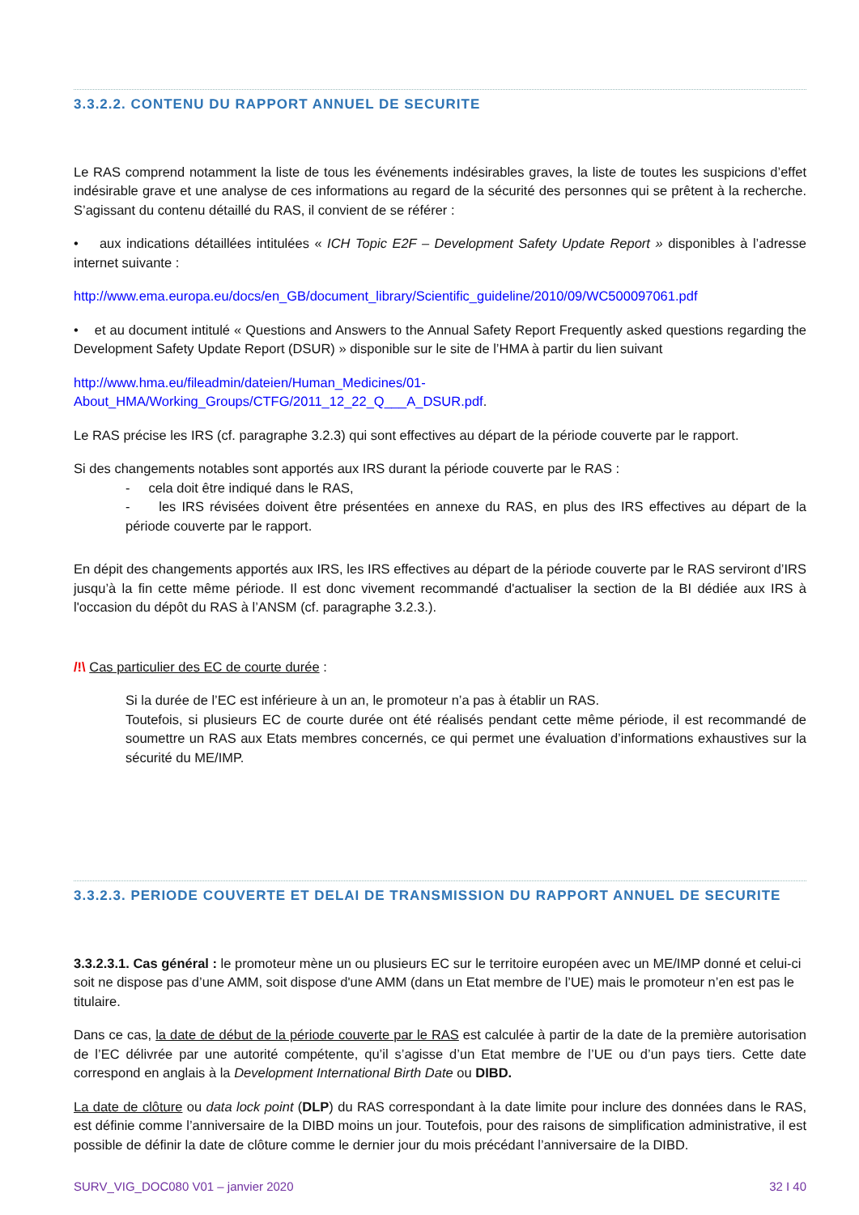3.3.2.2. CONTENU DU RAPPORT ANNUEL DE SECURITE
Le RAS comprend notamment la liste de tous les événements indésirables graves, la liste de toutes les suspicions d’effet indésirable grave et une analyse de ces informations au regard de la sécurité des personnes qui se prêtent à la recherche. S’agissant du contenu détaillé du RAS, il convient de se référer :
• aux indications détaillées intitulées « ICH Topic E2F – Development Safety Update Report » disponibles à l’adresse internet suivante :
http://www.ema.europa.eu/docs/en_GB/document_library/Scientific_guideline/2010/09/WC500097061.pdf
• et au document intitulé « Questions and Answers to the Annual Safety Report Frequently asked questions regarding the Development Safety Update Report (DSUR) » disponible sur le site de l’HMA à partir du lien suivant
http://www.hma.eu/fileadmin/dateien/Human_Medicines/01-
About_HMA/Working_Groups/CTFG/2011_12_22_Q___A_DSUR.pdf.
Le RAS précise les IRS (cf. paragraphe 3.2.3) qui sont effectives au départ de la période couverte par le rapport.
Si des changements notables sont apportés aux IRS durant la période couverte par le RAS :
- cela doit être indiqué dans le RAS,
- les IRS révisées doivent être présentées en annexe du RAS, en plus des IRS effectives au départ de la période couverte par le rapport.
En dépit des changements apportés aux IRS, les IRS effectives au départ de la période couverte par le RAS serviront d’IRS jusqu’à la fin cette même période. Il est donc vivement recommandé d'actualiser la section de la BI dédiée aux IRS à l'occasion du dépôt du RAS à l’ANSM (cf. paragraphe 3.2.3.).
/!\ Cas particulier des EC de courte durée :
Si la durée de l’EC est inférieure à un an, le promoteur n’a pas à établir un RAS.
Toutefois, si plusieurs EC de courte durée ont été réalisés pendant cette même période, il est recommandé de soumettre un RAS aux Etats membres concernés, ce qui permet une évaluation d’informations exhaustives sur la sécurité du ME/IMP.
3.3.2.3. PERIODE COUVERTE ET DELAI DE TRANSMISSION DU RAPPORT ANNUEL DE SECURITE
3.3.2.3.1. Cas général : le promoteur mène un ou plusieurs EC sur le territoire européen avec un ME/IMP donné et celui-ci soit ne dispose pas d’une AMM, soit dispose d'une AMM (dans un Etat membre de l’UE) mais le promoteur n’en est pas le titulaire.
Dans ce cas, la date de début de la période couverte par le RAS est calculée à partir de la date de la première autorisation de l’EC délivrée par une autorité compétente, qu’il s’agisse d’un Etat membre de l’UE ou d’un pays tiers. Cette date correspond en anglais à la Development International Birth Date ou DIBD.
La date de clôture ou data lock point (DLP) du RAS correspondant à la date limite pour inclure des données dans le RAS, est définie comme l’anniversaire de la DIBD moins un jour. Toutefois, pour des raisons de simplification administrative, il est possible de définir la date de clôture comme le dernier jour du mois précédant l’anniversaire de la DIBD.
SURV_VIG_DOC080 V01 – janvier 2020 32 I 40